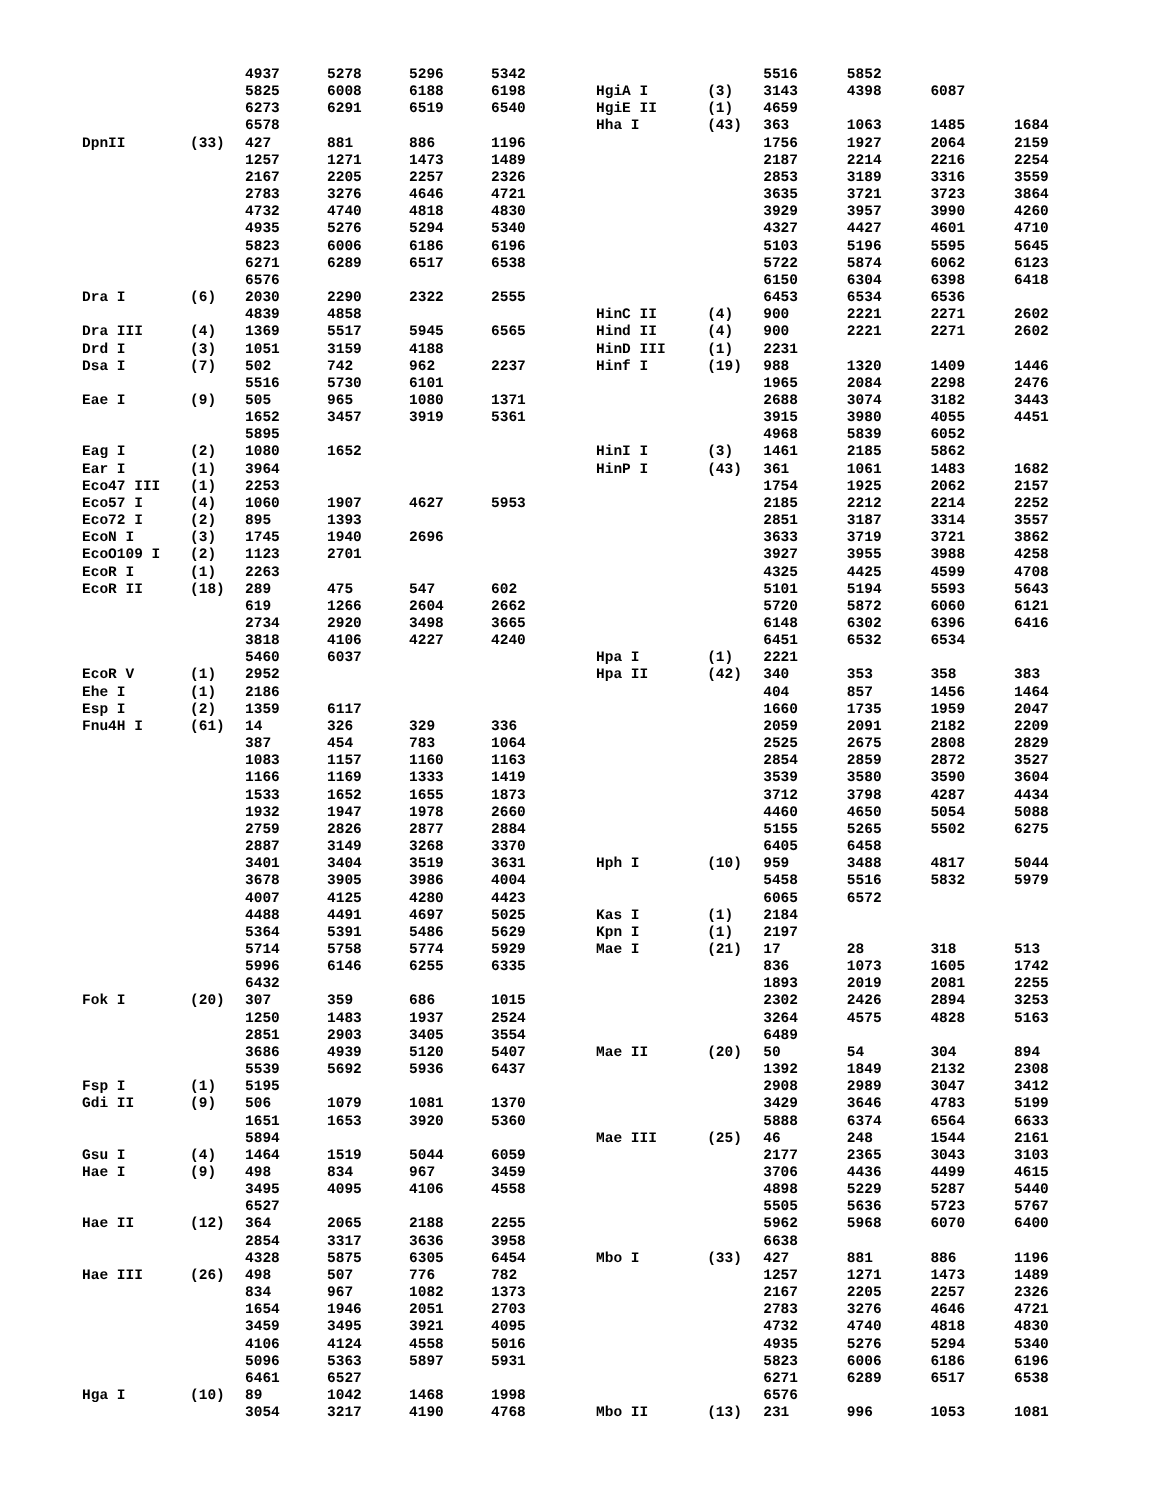| | | 4937 | 5278 | 5296 | 5342 |
| | | 5825 | 6008 | 6188 | 6198 |
| | | 6273 | 6291 | 6519 | 6540 |
| | | 6578 | | | |
| DpnII | (33) | 427 | 881 | 886 | 1196 |
| | | 1257 | 1271 | 1473 | 1489 |
| | | 2167 | 2205 | 2257 | 2326 |
| | | 2783 | 3276 | 4646 | 4721 |
| | | 4732 | 4740 | 4818 | 4830 |
| | | 4935 | 5276 | 5294 | 5340 |
| | | 5823 | 6006 | 6186 | 6196 |
| | | 6271 | 6289 | 6517 | 6538 |
| | | 6576 | | | |
| Dra I | (6) | 2030 | 2290 | 2322 | 2555 |
| | | 4839 | 4858 | | |
| Dra III | (4) | 1369 | 5517 | 5945 | 6565 |
| Drd I | (3) | 1051 | 3159 | 4188 | |
| Dsa I | (7) | 502 | 742 | 962 | 2237 |
| | | 5516 | 5730 | 6101 | |
| Eae I | (9) | 505 | 965 | 1080 | 1371 |
| | | 1652 | 3457 | 3919 | 5361 |
| | | 5895 | | | |
| Eag I | (2) | 1080 | 1652 | | |
| Ear I | (1) | 3964 | | | |
| Eco47 III | (1) | 2253 | | | |
| Eco57 I | (4) | 1060 | 1907 | 4627 | 5953 |
| Eco72 I | (2) | 895 | 1393 | | |
| EcoN I | (3) | 1745 | 1940 | 2696 | |
| EcoO109 I | (2) | 1123 | 2701 | | |
| EcoR I | (1) | 2263 | | | |
| EcoR II | (18) | 289 | 475 | 547 | 602 |
| | | 619 | 1266 | 2604 | 2662 |
| | | 2734 | 2920 | 3498 | 3665 |
| | | 3818 | 4106 | 4227 | 4240 |
| | | 5460 | 6037 | | |
| EcoR V | (1) | 2952 | | | |
| Ehe I | (1) | 2186 | | | |
| Esp I | (2) | 1359 | 6117 | | |
| Fnu4H I | (61) | 14 | 326 | 329 | 336 |
| | | 387 | 454 | 783 | 1064 |
| | | 1083 | 1157 | 1160 | 1163 |
| | | 1166 | 1169 | 1333 | 1419 |
| | | 1533 | 1652 | 1655 | 1873 |
| | | 1932 | 1947 | 1978 | 2660 |
| | | 2759 | 2826 | 2877 | 2884 |
| | | 2887 | 3149 | 3268 | 3370 |
| | | 3401 | 3404 | 3519 | 3631 |
| | | 3678 | 3905 | 3986 | 4004 |
| | | 4007 | 4125 | 4280 | 4423 |
| | | 4488 | 4491 | 4697 | 5025 |
| | | 5364 | 5391 | 5486 | 5629 |
| | | 5714 | 5758 | 5774 | 5929 |
| | | 5996 | 6146 | 6255 | 6335 |
| | | 6432 | | | |
| Fok I | (20) | 307 | 359 | 686 | 1015 |
| | | 1250 | 1483 | 1937 | 2524 |
| | | 2851 | 2903 | 3405 | 3554 |
| | | 3686 | 4939 | 5120 | 5407 |
| | | 5539 | 5692 | 5936 | 6437 |
| Fsp I | (1) | 5195 | | | |
| Gdi II | (9) | 506 | 1079 | 1081 | 1370 |
| | | 1651 | 1653 | 3920 | 5360 |
| | | 5894 | | | |
| Gsu I | (4) | 1464 | 1519 | 5044 | 6059 |
| Hae I | (9) | 498 | 834 | 967 | 3459 |
| | | 3495 | 4095 | 4106 | 4558 |
| | | 6527 | | | |
| Hae II | (12) | 364 | 2065 | 2188 | 2255 |
| | | 2854 | 3317 | 3636 | 3958 |
| | | 4328 | 5875 | 6305 | 6454 |
| Hae III | (26) | 498 | 507 | 776 | 782 |
| | | 834 | 967 | 1082 | 1373 |
| | | 1654 | 1946 | 2051 | 2703 |
| | | 3459 | 3495 | 3921 | 4095 |
| | | 4106 | 4124 | 4558 | 5016 |
| | | 5096 | 5363 | 5897 | 5931 |
| | | 6461 | 6527 | | |
| Hga I | (10) | 89 | 1042 | 1468 | 1998 |
| | | 3054 | 3217 | 4190 | 4768 |
| | | 5516 | 5852 | | |
| HgiA I | (3) | 3143 | 4398 | 6087 | |
| HgiE II | (1) | 4659 | | | |
| Hha I | (43) | 363 | 1063 | 1485 | 1684 |
| | | 1756 | 1927 | 2064 | 2159 |
| | | 2187 | 2214 | 2216 | 2254 |
| | | 2853 | 3189 | 3316 | 3559 |
| | | 3635 | 3721 | 3723 | 3864 |
| | | 3929 | 3957 | 3990 | 4260 |
| | | 4327 | 4427 | 4601 | 4710 |
| | | 5103 | 5196 | 5595 | 5645 |
| | | 5722 | 5874 | 6062 | 6123 |
| | | 6150 | 6304 | 6398 | 6418 |
| | | 6453 | 6534 | 6536 | |
| HinC II | (4) | 900 | 2221 | 2271 | 2602 |
| Hind II | (4) | 900 | 2221 | 2271 | 2602 |
| HinD III | (1) | 2231 | | | |
| Hinf I | (19) | 988 | 1320 | 1409 | 1446 |
| | | 1965 | 2084 | 2298 | 2476 |
| | | 2688 | 3074 | 3182 | 3443 |
| | | 3915 | 3980 | 4055 | 4451 |
| | | 4968 | 5839 | 6052 | |
| HinI I | (3) | 1461 | 2185 | 5862 | |
| HinP I | (43) | 361 | 1061 | 1483 | 1682 |
| | | 1754 | 1925 | 2062 | 2157 |
| | | 2185 | 2212 | 2214 | 2252 |
| | | 2851 | 3187 | 3314 | 3557 |
| | | 3633 | 3719 | 3721 | 3862 |
| | | 3927 | 3955 | 3988 | 4258 |
| | | 4325 | 4425 | 4599 | 4708 |
| | | 5101 | 5194 | 5593 | 5643 |
| | | 5720 | 5872 | 6060 | 6121 |
| | | 6148 | 6302 | 6396 | 6416 |
| | | 6451 | 6532 | 6534 | |
| Hpa I | (1) | 2221 | | | |
| Hpa II | (42) | 340 | 353 | 358 | 383 |
| | | 404 | 857 | 1456 | 1464 |
| | | 1660 | 1735 | 1959 | 2047 |
| | | 2059 | 2091 | 2182 | 2209 |
| | | 2525 | 2675 | 2808 | 2829 |
| | | 2854 | 2859 | 2872 | 3527 |
| | | 3539 | 3580 | 3590 | 3604 |
| | | 3712 | 3798 | 4287 | 4434 |
| | | 4460 | 4650 | 5054 | 5088 |
| | | 5155 | 5265 | 5502 | 6275 |
| | | 6405 | 6458 | | |
| Hph I | (10) | 959 | 3488 | 4817 | 5044 |
| | | 5458 | 5516 | 5832 | 5979 |
| | | 6065 | 6572 | | |
| Kas I | (1) | 2184 | | | |
| Kpn I | (1) | 2197 | | | |
| Mae I | (21) | 17 | 28 | 318 | 513 |
| | | 836 | 1073 | 1605 | 1742 |
| | | 1893 | 2019 | 2081 | 2255 |
| | | 2302 | 2426 | 2894 | 3253 |
| | | 3264 | 4575 | 4828 | 5163 |
| | | 6489 | | | |
| Mae II | (20) | 50 | 54 | 304 | 894 |
| | | 1392 | 1849 | 2132 | 2308 |
| | | 2908 | 2989 | 3047 | 3412 |
| | | 3429 | 3646 | 4783 | 5199 |
| | | 5888 | 6374 | 6564 | 6633 |
| Mae III | (25) | 46 | 248 | 1544 | 2161 |
| | | 2177 | 2365 | 3043 | 3103 |
| | | 3706 | 4436 | 4499 | 4615 |
| | | 4898 | 5229 | 5287 | 5440 |
| | | 5505 | 5636 | 5723 | 5767 |
| | | 5962 | 5968 | 6070 | 6400 |
| | | 6638 | | | |
| Mbo I | (33) | 427 | 881 | 886 | 1196 |
| | | 1257 | 1271 | 1473 | 1489 |
| | | 2167 | 2205 | 2257 | 2326 |
| | | 2783 | 3276 | 4646 | 4721 |
| | | 4732 | 4740 | 4818 | 4830 |
| | | 4935 | 5276 | 5294 | 5340 |
| | | 5823 | 6006 | 6186 | 6196 |
| | | 6271 | 6289 | 6517 | 6538 |
| | | 6576 | | | |
| Mbo II | (13) | 231 | 996 | 1053 | 1081 |